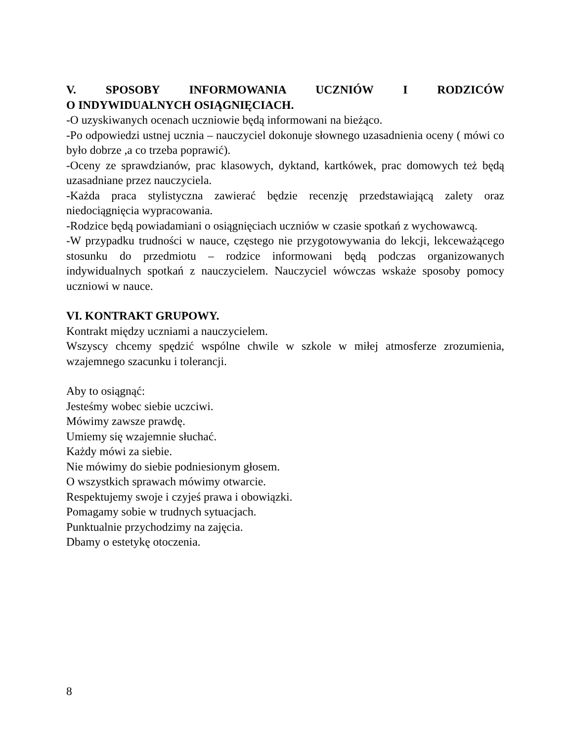V. SPOSOBY INFORMOWANIA UCZNIÓW I RODZICÓW
O INDYWIDUALNYCH OSIĄGNIĘCIACH.
-O uzyskiwanych ocenach uczniowie będą informowani na bieżąco.
-Po odpowiedzi ustnej ucznia – nauczyciel dokonuje słownego uzasadnienia oceny ( mówi co było dobrze ,a co trzeba poprawić).
-Oceny ze sprawdzianów, prac klasowych, dyktand, kartkówek, prac domowych też będą uzasadniane przez nauczyciela.
-Każda praca stylistyczna zawierać będzie recenzję przedstawiającą zalety oraz niedociągnięcia wypracowania.
-Rodzice będą powiadamiani o osiągnięciach uczniów w czasie spotkań z wychowawcą.
-W przypadku trudności w nauce, częstego nie przygotowywania do lekcji, lekceważącego stosunku do przedmiotu – rodzice informowani będą podczas organizowanych indywidualnych spotkań z nauczycielem. Nauczyciel wówczas wskaże sposoby pomocy uczniowi w nauce.
VI. KONTRAKT GRUPOWY.
Kontrakt między uczniami a nauczycielem.
Wszyscy chcemy spędzić wspólne chwile w szkole w miłej atmosferze zrozumienia, wzajemnego szacunku i tolerancji.
Aby to osiągnąć:
Jesteśmy wobec siebie uczciwi.
Mówimy zawsze prawdę.
Umiemy się wzajemnie słuchać.
Każdy mówi za siebie.
Nie mówimy do siebie podniesionym głosem.
O wszystkich sprawach mówimy otwarcie.
Respektujemy swoje i czyjeś prawa i obowiązki.
Pomagamy sobie w trudnych sytuacjach.
Punktualnie przychodzimy na zajęcia.
Dbamy o estetykę otoczenia.
8